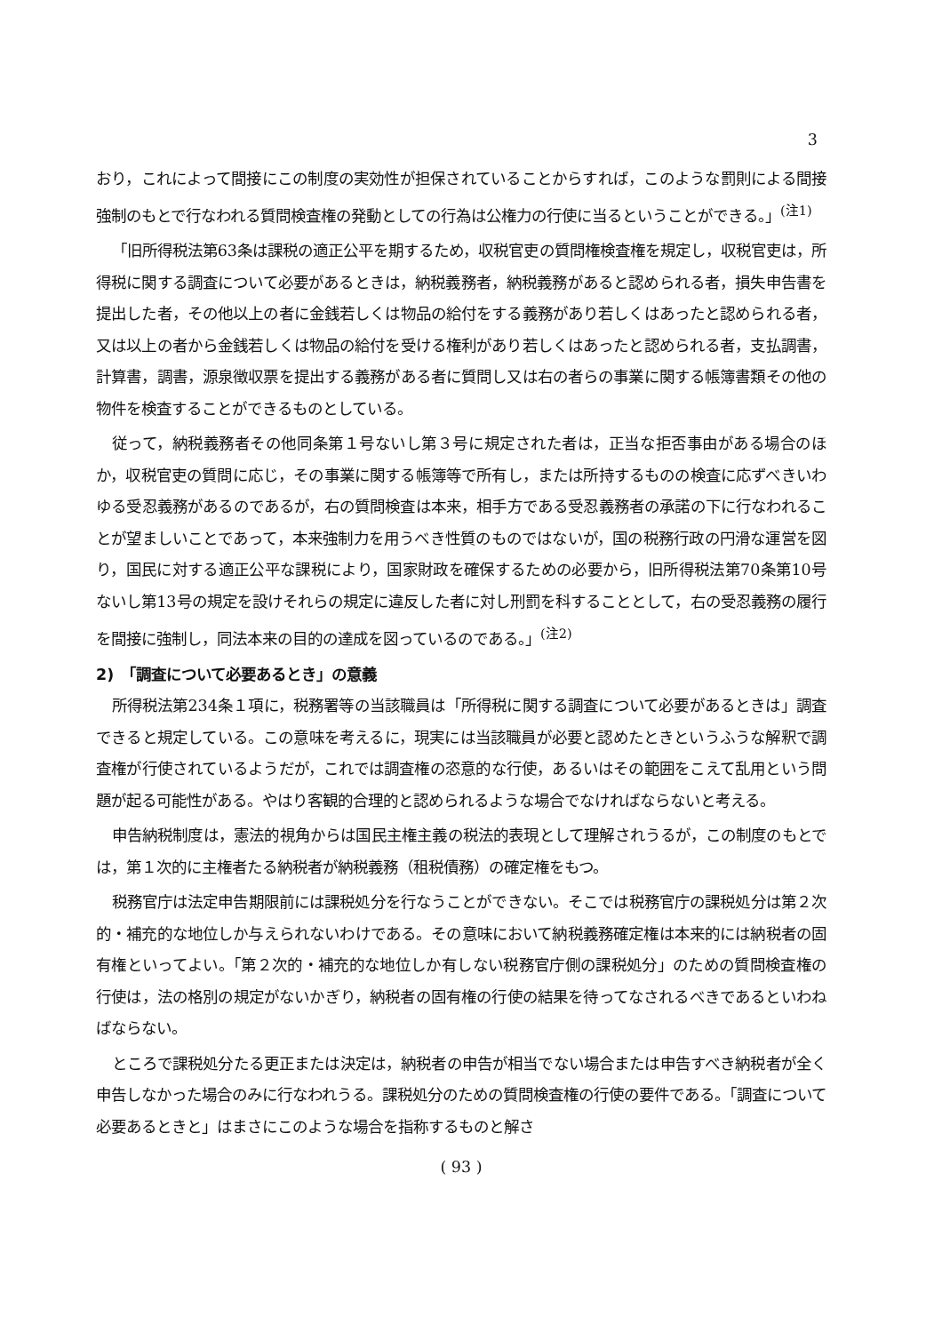3
おり，これによって間接にこの制度の実効性が担保されていることからすれば，このような罰則による間接強制のもとで行なわれる質問検査権の発動としての行為は公権力の行使に当るということができる。」<sup>(注1)</sup>
「旧所得税法第63条は課税の適正公平を期するため，収税官吏の質問権検査権を規定し，収税官吏は，所得税に関する調査について必要があるときは，納税義務者，納税義務があると認められる者，損失申告書を提出した者，その他以上の者に金銭若しくは物品の給付をする義務があり若しくはあったと認められる者，又は以上の者から金銭若しくは物品の給付を受ける権利があり若しくはあったと認められる者，支払調書，計算書，調書，源泉徴収票を提出する義務がある者に質問し又は右の者らの事業に関する帳簿書類その他の物件を検査することができるものとしている。
従って，納税義務者その他同条第１号ないし第３号に規定された者は，正当な拒否事由がある場合のほか，収税官吏の質問に応じ，その事業に関する帳簿等で所有し，または所持するものの検査に応ずべきいわゆる受忍義務があるのであるが，右の質問検査は本来，相手方である受忍義務者の承諾の下に行なわれることが望ましいことであって，本来強制力を用うべき性質のものではないが，国の税務行政の円滑な運営を図り，国民に対する適正公平な課税により，国家財政を確保するための必要から，旧所得税法第70条第10号ないし第13号の規定を設けそれらの規定に違反した者に対し刑罰を科することとして，右の受忍義務の履行を間接に強制し，同法本来の目的の達成を図っているのである。」<sup>(注2)</sup>
2)　「調査について必要あるとき」の意義
所得税法第234条１項に，税務署等の当該職員は「所得税に関する調査について必要があるときは」調査できると規定している。この意味を考えるに，現実には当該職員が必要と認めたときというふうな解釈で調査権が行使されているようだが，これでは調査権の恣意的な行使，あるいはその範囲をこえて乱用という問題が起る可能性がある。やはり客観的合理的と認められるような場合でなければならないと考える。
申告納税制度は，憲法的視角からは国民主権主義の税法的表現として理解されうるが，この制度のもとでは，第１次的に主権者たる納税者が納税義務（租税債務）の確定権をもつ。
税務官庁は法定申告期限前には課税処分を行なうことができない。そこでは税務官庁の課税処分は第２次的・補充的な地位しか与えられないわけである。その意味において納税義務確定権は本来的には納税者の固有権といってよい。「第２次的・補充的な地位しか有しない税務官庁側の課税処分」のための質問検査権の行使は，法の格別の規定がないかぎり，納税者の固有権の行使の結果を待ってなされるべきであるといわねばならない。
ところで課税処分たる更正または決定は，納税者の申告が相当でない場合または申告すべき納税者が全く申告しなかった場合のみに行なわれうる。課税処分のための質問検査権の行使の要件である。「調査について必要あるときと」はまさにこのような場合を指称するものと解さ
( 93 )